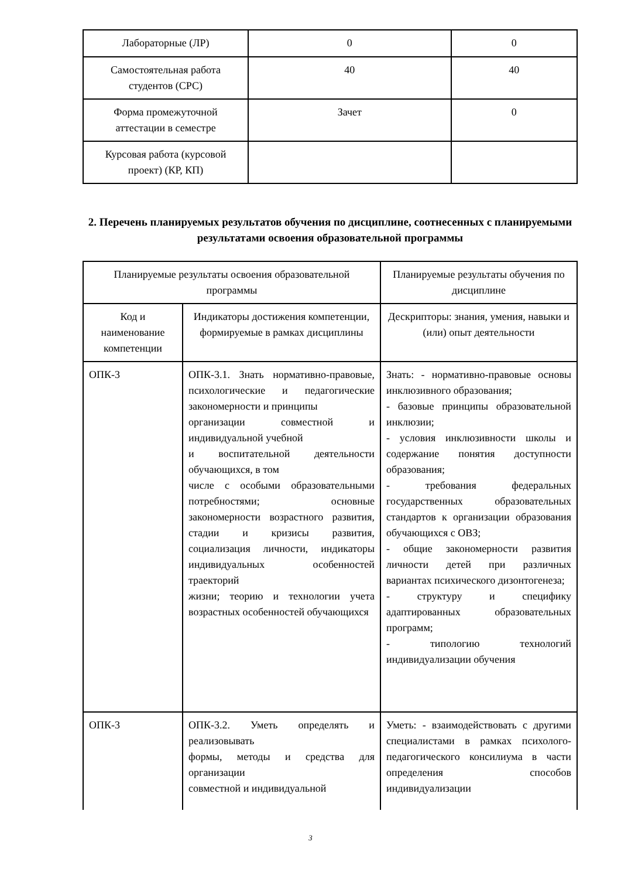| Лабораторные (ЛР) | 0 | 0 |
| Самостоятельная работа студентов (СРС) | 40 | 40 |
| Форма промежуточной аттестации в семестре | Зачет | 0 |
| Курсовая работа (курсовой проект) (КР, КП) | | |
2. Перечень планируемых результатов обучения по дисциплине, соотнесенных с планируемыми результатами освоения образовательной программы
| Планируемые результаты освоения образовательной программы | | Планируемые результаты обучения по дисциплине |
| Код и наименование компетенции | Индикаторы достижения компетенции, формируемые в рамках дисциплины | Дескрипторы: знания, умения, навыки и (или) опыт деятельности |
| ОПК-3 | ОПК-3.1. Знать нормативно-правовые, психологические и педагогические закономерности и принципы организации совместной и индивидуальной учебной и воспитательной деятельности обучающихся, в том числе с особыми образовательными потребностями; основные закономерности возрастного развития, стадии и кризисы развития, социализация личности, индикаторы индивидуальных особенностей траекторий жизни; теорию и технологии учета возрастных особенностей обучающихся | Знать: - нормативно-правовые основы инклюзивного образования; - базовые принципы образовательной инклюзии; - условия инклюзивности школы и содержание понятия доступности образования; - требования федеральных государственных образовательных стандартов к организации образования обучающихся с ОВЗ; - общие закономерности развития личности детей при различных вариантах психического дизонтогенеза; - структуру и специфику адаптированных образовательных программ; - типологию технологий индивидуализации обучения |
| ОПК-3 | ОПК-3.2. Уметь определять и реализовывать формы, методы и средства для организации совместной и индивидуальной | Уметь: - взаимодействовать с другими специалистами в рамках психолого-педагогического консилиума в части определения способов индивидуализации |
3